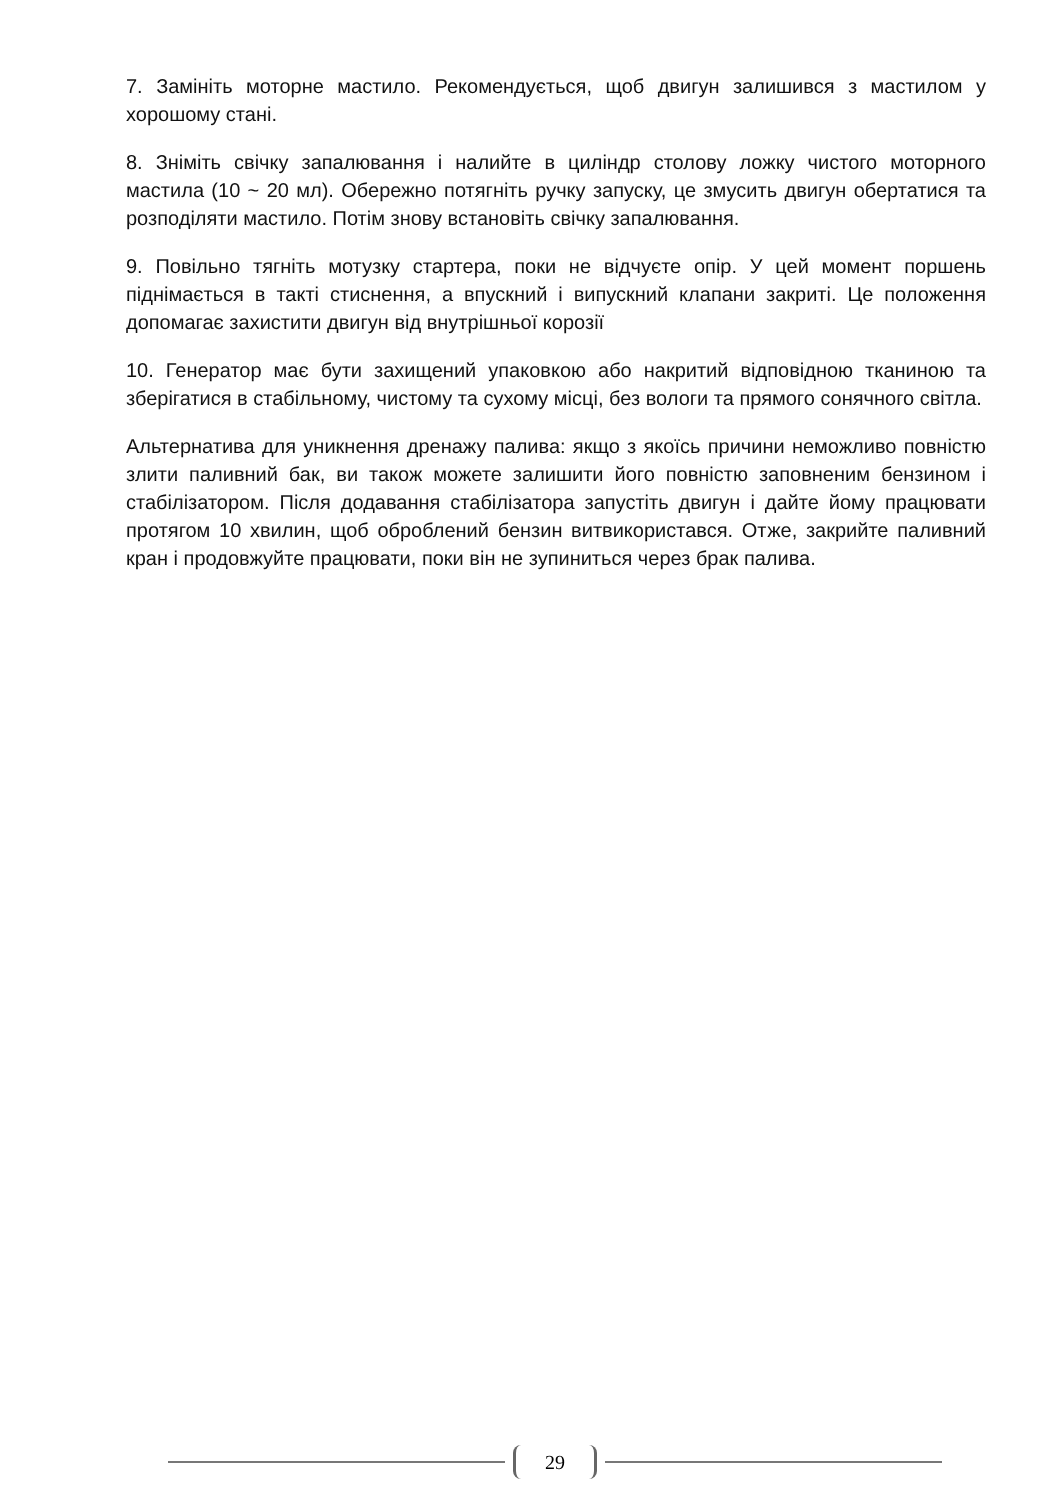7. Замініть моторне мастило. Рекомендується, щоб двигун залишився з мастилом у хорошому стані.
8. Зніміть свічку запалювання і налийте в циліндр столову ложку чистого моторного мастила (10 ~ 20 мл). Обережно потягніть ручку запуску, це змусить двигун обертатися та розподіляти мастило. Потім знову встановіть свічку запалювання.
9. Повільно тягніть мотузку стартера, поки не відчуєте опір. У цей момент поршень піднімається в такті стиснення, а впускний і випускний клапани закриті. Це положення допомагає захистити двигун від внутрішньої корозії
10. Генератор має бути захищений упаковкою або накритий відповідною тканиною та зберігатися в стабільному, чистому та сухому місці, без вологи та прямого сонячного світла.
Альтернатива для уникнення дренажу палива: якщо з якоїсь причини неможливо повністю злити паливний бак, ви також можете залишити його повністю заповненим бензином і стабілізатором. Після додавання стабілізатора запустіть двигун і дайте йому працювати протягом 10 хвилин, щоб оброблений бензин витвикористався. Отже, закрийте паливний кран і продовжуйте працювати, поки він не зупиниться через брак палива.
29